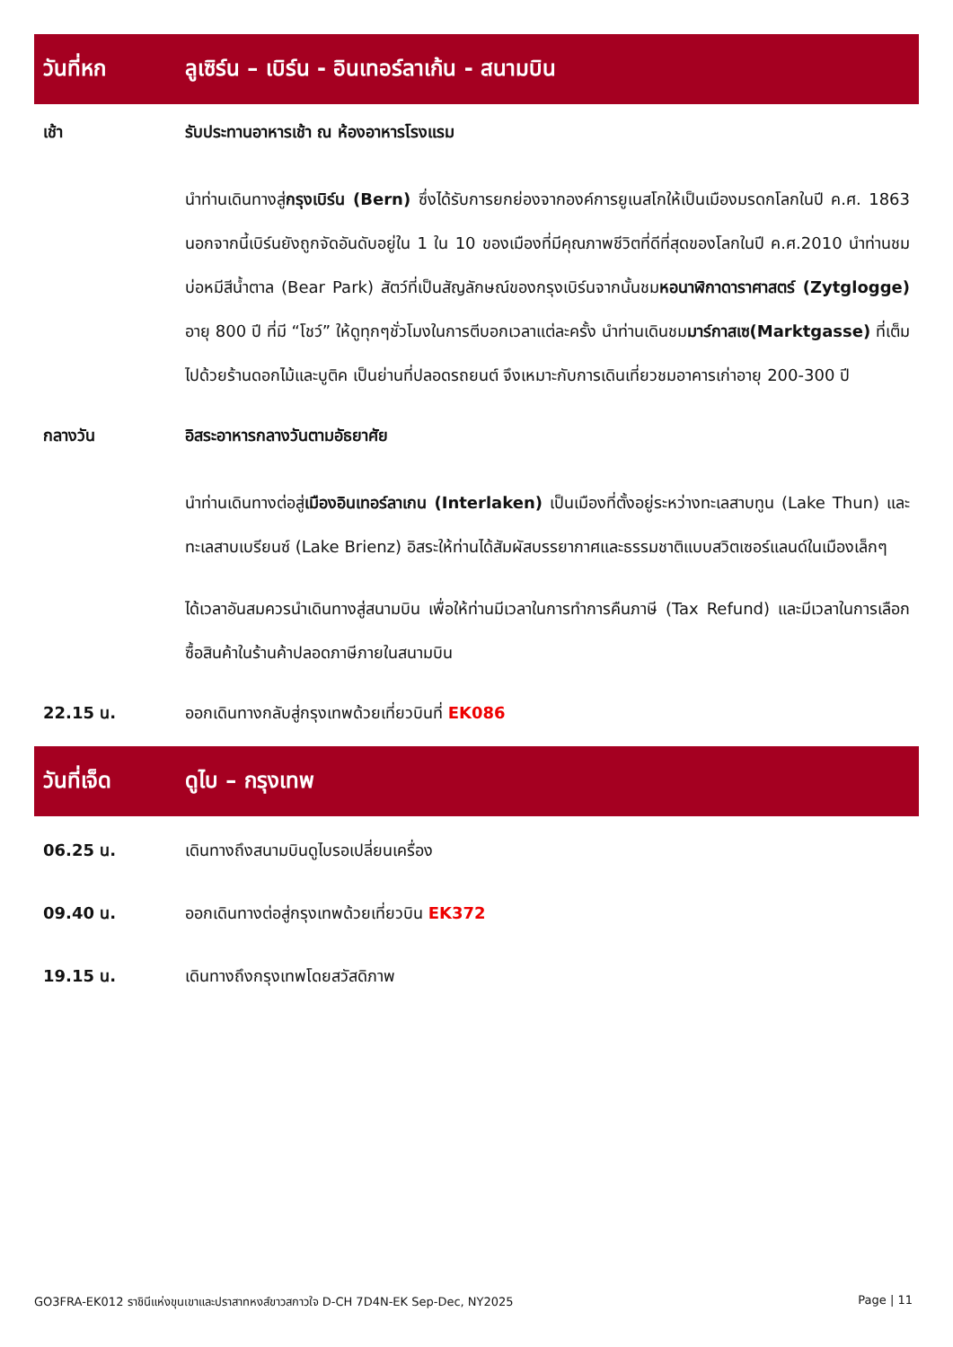วันที่หก
ลูเซิร์น – เบิร์น - อินเทอร์ลาเก้น - สนามบิน
เช้า รับประทานอาหารเช้า ณ ห้องอาหารโรงแรม
นำท่านเดินทางสู่กรุงเบิร์น (Bern) ซึ่งได้รับการยกย่องจากองค์การยูเนสโกให้เป็นเมืองมรดกโลกในปี ค.ศ. 1863 นอกจากนี้เบิร์นยังถูกจัดอันดับอยู่ใน 1 ใน 10 ของเมืองที่มีคุณภาพชีวิตที่ดีที่สุดของโลกในปี ค.ศ.2010 นำท่านชมบ่อหมีสีน้ำตาล (Bear Park) สัตว์ที่เป็นสัญลักษณ์ของกรุงเบิร์นจากนั้นชมหอนาฬิกาดาราศาสตร์ (Zytglogge) อายุ 800 ปี ที่มี “โชว์” ให้ดูทุกๆชั่วโมงในการตีบอกเวลาแต่ละครั้ง นำท่านเดินชมมาร์กาสเซ(Marktgasse) ที่เต็มไปด้วยร้านดอกไม้และบูติค เป็นย่านที่ปลอดรถยนต์ จึงเหมาะกับการเดินเที่ยวชมอาคารเก่าอายุ 200-300 ปี
กลางวัน อิสระอาหารกลางวันตามอัธยาศัย
นำท่านเดินทางต่อสู่เมืองอินเทอร์ลาเกน (Interlaken) เป็นเมืองที่ตั้งอยู่ระหว่างทะเลสาบทูน (Lake Thun) และทะเลสาบเบรียนซ์ (Lake Brienz) อิสระให้ท่านได้สัมผัสบรรยากาศและธรรมชาติแบบสวิตเซอร์แลนด์ในเมืองเล็กๆ
ได้เวลาอันสมควรนำเดินทางสู่สนามบิน เพื่อให้ท่านมีเวลาในการทำการคืนภาษี (Tax Refund) และมีเวลาในการเลือกซื้อสินค้าในร้านค้าปลอดภาษีภายในสนามบิน
22.15 น. ออกเดินทางกลับสู่กรุงเทพด้วยเที่ยวบินที่ EK086
วันที่เจ็ด ดูไบ – กรุงเทพ
06.25 น. เดินทางถึงสนามบินดูไบรอเปลี่ยนเครื่อง
09.40 น. ออกเดินทางต่อสู่กรุงเทพด้วยเที่ยวบิน EK372
19.15 น. เดินทางถึงกรุงเทพโดยสวัสดิภาพ
GO3FRA-EK012 ราชินีแห่งขุนเขาและปราสาทหงส์ขาวสกาวใจ D-CH 7D4N-EK Sep-Dec, NY2025 Page | 11